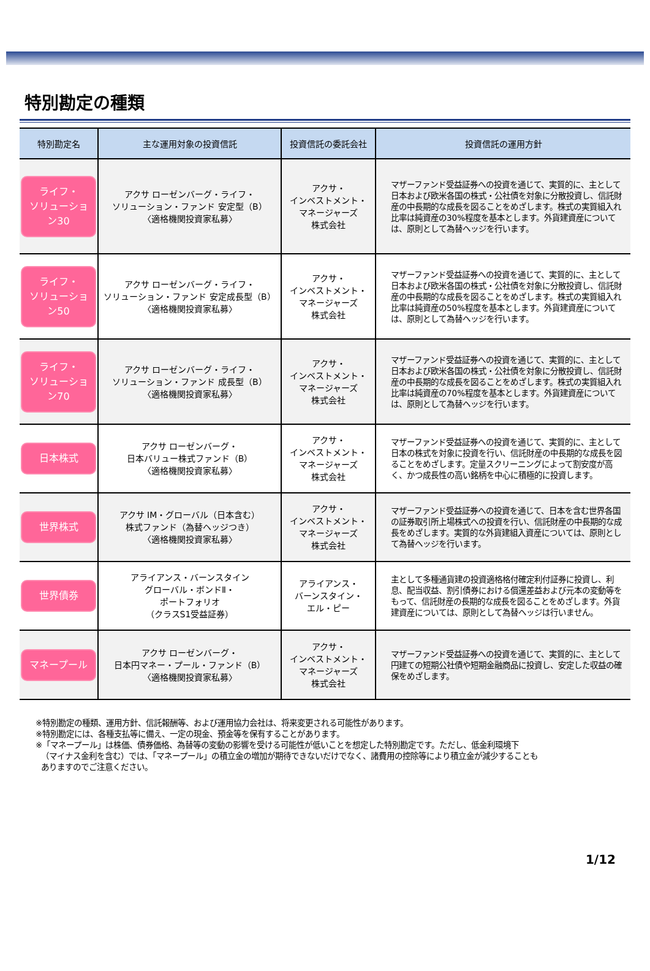特別勘定の種類
| 特別勘定名 | 主な運用対象の投資信託 | 投資信託の委託会社 | 投資信託の運用方針 |
| --- | --- | --- | --- |
| ライフ・ ソリューション30 | アクサ ローゼンバーグ・ライフ・ ソリューション・ファンド 安定型（B） 〈適格機関投資家私募〉 | アクサ・ インベストメント・ マネージャーズ 株式会社 | マザーファンド受益証券への投資を通じて、実質的に、主として日本および欧米各国の株式・公社債を対象に分散投資し、信託財産の中長期的な成長を図ることをめざします。株式の実質組入れ比率は純資産の30%程度を基本とします。外貨建資産については、原則として為替ヘッジを行います。 |
| ライフ・ ソリューション50 | アクサ ローゼンバーグ・ライフ・ ソリューション・ファンド 安定成長型（B） 〈適格機関投資家私募〉 | アクサ・ インベストメント・ マネージャーズ 株式会社 | マザーファンド受益証券への投資を通じて、実質的に、主として日本および欧米各国の株式・公社債を対象に分散投資し、信託財産の中長期的な成長を図ることをめざします。株式の実質組入れ比率は純資産の50%程度を基本とします。外貨建資産については、原則として為替ヘッジを行います。 |
| ライフ・ ソリューション70 | アクサ ローゼンバーグ・ライフ・ ソリューション・ファンド 成長型（B） 〈適格機関投資家私募〉 | アクサ・ インベストメント・ マネージャーズ 株式会社 | マザーファンド受益証券への投資を通じて、実質的に、主として日本および欧米各国の株式・公社債を対象に分散投資し、信託財産の中長期的な成長を図ることをめざします。株式の実質組入れ比率は純資産の70%程度を基本とします。外貨建資産については、原則として為替ヘッジを行います。 |
| 日本株式 | アクサ ローゼンバーグ・ 日本バリュー株式ファンド（B） 〈適格機関投資家私募〉 | アクサ・ インベストメント・ マネージャーズ 株式会社 | マザーファンド受益証券への投資を通じて、実質的に、主として日本の株式を対象に投資を行い、信託財産の中長期的な成長を図ることをめざします。定量スクリーニングによって割安度が高く、かつ成長性の高い銘柄を中心に積極的に投資します。 |
| 世界株式 | アクサ IM・グローバル（日本含む） 株式ファンド（為替ヘッジつき） 〈適格機関投資家私募〉 | アクサ・ インベストメント・ マネージャーズ 株式会社 | マザーファンド受益証券への投資を通じて、日本を含む世界各国の証券取引所上場株式への投資を行い、信託財産の中長期的な成長をめざします。実質的な外貨建組入資産については、原則として為替ヘッジを行います。 |
| 世界債券 | アライアンス・バーンスタイン グローバル・ボンドⅡ・ ポートフォリオ （クラスS1受益証券） | アライアンス・ バーンスタイン・ エル・ピー | 主として多種通貨建の投資適格格付確定利付証券に投資し、利息、配当収益、割引債券における償還差益および元本の変動等をもって、信託財産の長期的な成長を図ることをめざします。外貨建資産については、原則として為替ヘッジは行いません。 |
| マネープール | アクサ ローゼンバーグ・ 日本円マネー・プール・ファンド（B） 〈適格機関投資家私募〉 | アクサ・ インベストメント・ マネージャーズ 株式会社 | マザーファンド受益証券への投資を通じて、実質的に、主として円建ての短期公社債や短期金融商品に投資し、安定した収益の確保をめざします。 |
※特別勘定の種類、運用方針、信託報酬等、および運用協力会社は、将来変更される可能性があります。
※特別勘定には、各種支払等に備え、一定の現金、預金等を保有することがあります。
※「マネープール」は株価、債券価格、為替等の変動の影響を受ける可能性が低いことを想定した特別勘定です。ただし、低金利環境下
（マイナス金利を含む）では、「マネープール」の積立金の増加が期待できないだけでなく、諸費用の控除等により積立金が減少することも
ありますのでご注意ください。
1/12